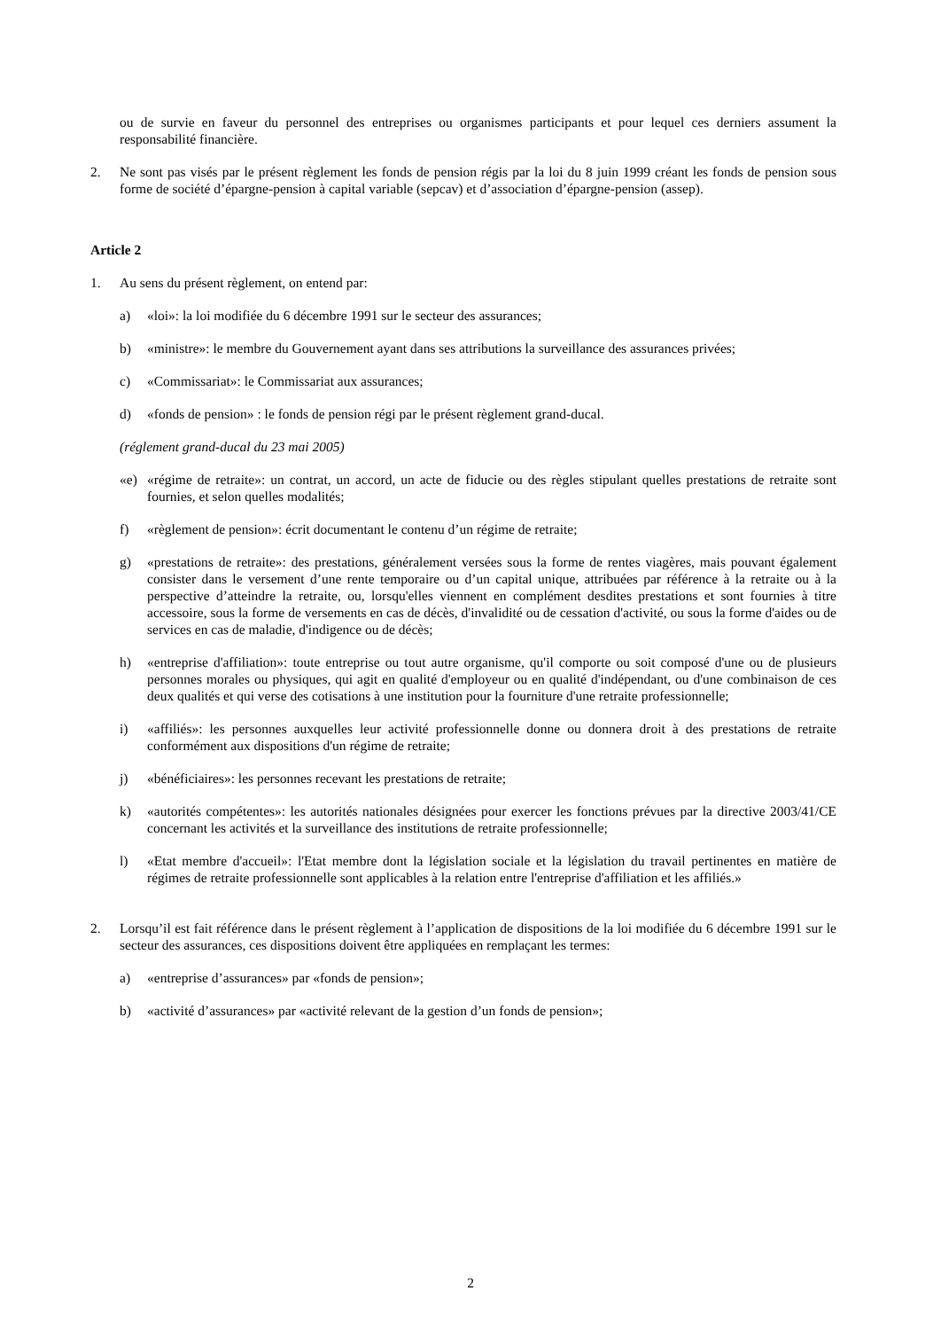ou de survie en faveur du personnel des entreprises ou organismes participants et pour lequel ces derniers assument la responsabilité financière.
2. Ne sont pas visés par le présent règlement les fonds de pension régis par la loi du 8 juin 1999 créant les fonds de pension sous forme de société d’épargne-pension à capital variable (sepcav) et d’association d’épargne-pension (assep).
Article 2
1. Au sens du présent règlement, on entend par:
a) «loi»: la loi modifiée du 6 décembre 1991 sur le secteur des assurances;
b) «ministre»: le membre du Gouvernement ayant dans ses attributions la surveillance des assurances privées;
c) «Commissariat»: le Commissariat aux assurances;
d) «fonds de pension» : le fonds de pension régi par le présent règlement grand-ducal.
(réglement grand-ducal du 23 mai 2005)
«e) «régime de retraite»: un contrat, un accord, un acte de fiducie ou des règles stipulant quelles prestations de retraite sont fournies, et selon quelles modalités;
f) «règlement de pension»: écrit documentant le contenu d’un régime de retraite;
g) «prestations de retraite»: des prestations, généralement versées sous la forme de rentes viagères, mais pouvant également consister dans le versement d’une rente temporaire ou d’un capital unique, attribuées par référence à la retraite ou à la perspective d’atteindre la retraite, ou, lorsqu'elles viennent en complément desdites prestations et sont fournies à titre accessoire, sous la forme de versements en cas de décès, d'invalidité ou de cessation d'activité, ou sous la forme d'aides ou de services en cas de maladie, d'indigence ou de décès;
h) «entreprise d'affiliation»: toute entreprise ou tout autre organisme, qu'il comporte ou soit composé d'une ou de plusieurs personnes morales ou physiques, qui agit en qualité d'employeur ou en qualité d'indépendant, ou d'une combinaison de ces deux qualités et qui verse des cotisations à une institution pour la fourniture d'une retraite professionnelle;
i) «affiliés»: les personnes auxquelles leur activité professionnelle donne ou donnera droit à des prestations de retraite conformément aux dispositions d'un régime de retraite;
j) «bénéficiaires»: les personnes recevant les prestations de retraite;
k) «autorités compétentes»: les autorités nationales désignées pour exercer les fonctions prévues par la directive 2003/41/CE concernant les activités et la surveillance des institutions de retraite professionnelle;
l) «Etat membre d'accueil»: l'Etat membre dont la législation sociale et la législation du travail pertinentes en matière de régimes de retraite professionnelle sont applicables à la relation entre l'entreprise d'affiliation et les affiliés.»
2. Lorsqu’il est fait référence dans le présent règlement à l’application de dispositions de la loi modifiée du 6 décembre 1991 sur le secteur des assurances, ces dispositions doivent être appliquées en remplaçant les termes:
a) «entreprise d’assurances» par «fonds de pension»;
b) «activité d’assurances» par «activité relevant de la gestion d’un fonds de pension»;
2